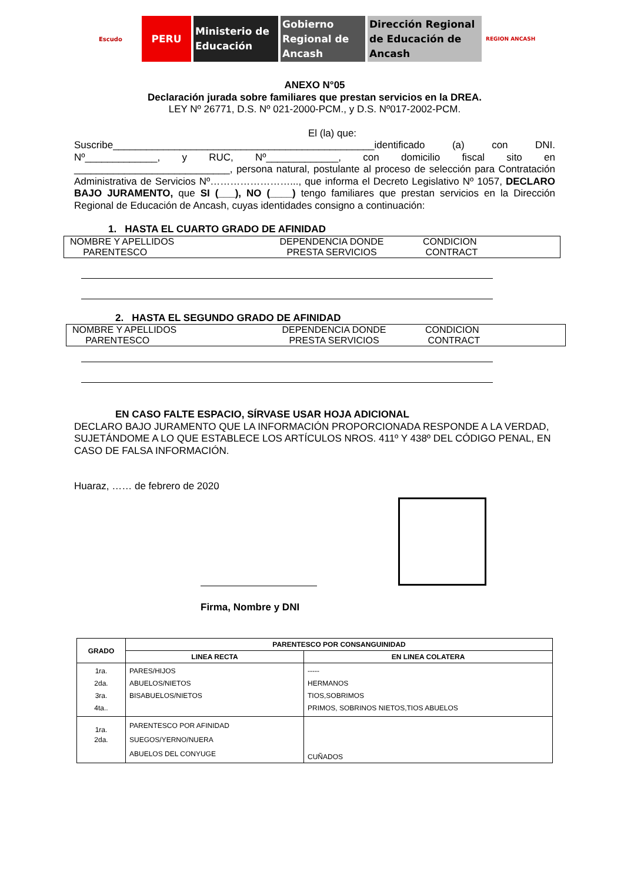Escudo
PERU Ministerio de
Educación
Gobierno
Regional de
Ancash
Dirección Regional
de Educación de
Ancash
REGION ANCASH
ANEXO N°05
Declaración jurada sobre familiares que prestan servicios en la DREA.
LEY Nº 26771, D.S. Nº 021-2000-PCM., y D.S. Nº017-2002-PCM.
El (la) que:
Suscribe_______________________________________________identificado (a) con DNI. Nº_____________, y RUC, Nº_____________, con domicilio fiscal sito en ____________________________, persona natural, postulante al proceso de selección para Contratación Administrativa de Servicios Nº……………………..., que informa el Decreto Legislativo Nº 1057, DECLARO BAJO JURAMENTO, que SI (___), NO (____) tengo familiares que prestan servicios en la Dirección Regional de Educación de Ancash, cuyas identidades consigno a continuación:
1. HASTA EL CUARTO GRADO DE AFINIDAD
NOMBRE Y APELLIDOS
PARENTESCO
DEPENDENCIA DONDE
PRESTA SERVICIOS
CONDICION
CONTRACT
2. HASTA EL SEGUNDO GRADO DE AFINIDAD
NOMBRE Y APELLIDOS
PARENTESCO
DEPENDENCIA DONDE
PRESTA SERVICIOS
CONDICION
CONTRACT
EN CASO FALTE ESPACIO, SÍRVASE USAR HOJA ADICIONAL
DECLARO BAJO JURAMENTO QUE LA INFORMACIÓN PROPORCIONADA RESPONDE A LA VERDAD, SUJETÁNDOME A LO QUE ESTABLECE LOS ARTÍCULOS NROS. 411º Y 438º DEL CÓDIGO PENAL, EN CASO DE FALSA INFORMACIÓN.
Huaraz, …… de febrero de 2020
Firma, Nombre y DNI
| GRADO | PARENTESCO POR CONSANGUINIDAD | |
| --- | --- | --- |
| | LINEA RECTA | EN LINEA COLATERA |
| 1ra. 2da. 3ra. 4ta.. | PARES/HIJOS ABUELOS/NIETOS BISABUELOS/NIETOS | ----- HERMANOS TIOS,SOBRIMOS PRIMOS, SOBRINOS NIETOS,TIOS ABUELOS |
| 1ra. 2da. | PARENTESCO POR AFINIDAD SUEGOS/YERNO/NUERA ABUELOS DEL CONYUGE | CUÑADOS |